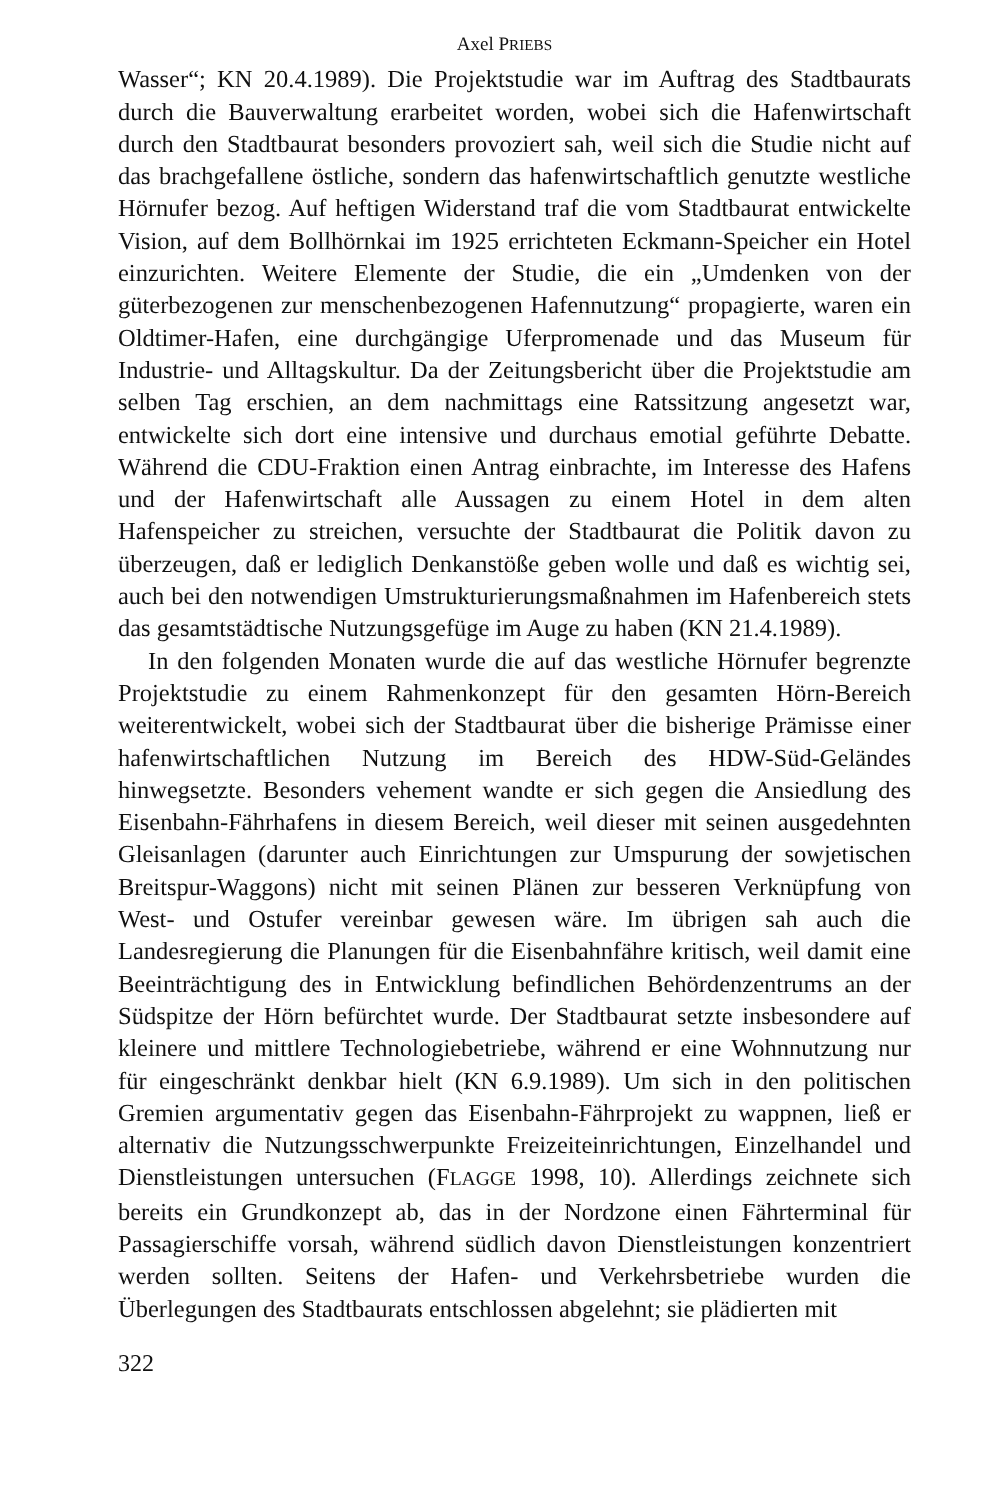Axel PRIEBS
Wasser“; KN 20.4.1989). Die Projektstudie war im Auftrag des Stadtbaurats durch die Bauverwaltung erarbeitet worden, wobei sich die Hafenwirtschaft durch den Stadtbaurat besonders provoziert sah, weil sich die Studie nicht auf das brachgefallene östliche, sondern das hafenwirtschaftlich genutzte westliche Hörnufer bezog. Auf heftigen Widerstand traf die vom Stadtbaurat entwickelte Vision, auf dem Bollhörnkai im 1925 errichteten Eckmann-Speicher ein Hotel einzurichten. Weitere Elemente der Studie, die ein „Umdenken von der güterbezogenen zur menschenbezogenen Hafennutzung“ propagierte, waren ein Oldtimer-Hafen, eine durchgängige Uferpromenade und das Museum für Industrie- und Alltagskultur. Da der Zeitungsbericht über die Projektstudie am selben Tag erschien, an dem nachmittags eine Ratssitzung angesetzt war, entwickelte sich dort eine intensive und durchaus emotial geführte Debatte. Während die CDU-Fraktion einen Antrag einbrachte, im Interesse des Hafens und der Hafenwirtschaft alle Aussagen zu einem Hotel in dem alten Hafenspeicher zu streichen, versuchte der Stadtbaurat die Politik davon zu überzeugen, daß er lediglich Denkanstöße geben wolle und daß es wichtig sei, auch bei den notwendigen Umstrukturierungsmaßnahmen im Hafenbereich stets das gesamtstädtische Nutzungsgefüge im Auge zu haben (KN 21.4.1989).
In den folgenden Monaten wurde die auf das westliche Hörnufer begrenzte Projektstudie zu einem Rahmenkonzept für den gesamten Hörn-Bereich weiterentwickelt, wobei sich der Stadtbaurat über die bisherige Prämisse einer hafenwirtschaftlichen Nutzung im Bereich des HDW-Süd-Geländes hinwegsetzte. Besonders vehement wandte er sich gegen die Ansiedlung des Eisenbahn-Fährhafens in diesem Bereich, weil dieser mit seinen ausgedehnten Gleisanlagen (darunter auch Einrichtungen zur Umspurung der sowjetischen Breitspur-Waggons) nicht mit seinen Plänen zur besseren Verknüpfung von West- und Ostufer vereinbar gewesen wäre. Im übrigen sah auch die Landesregierung die Planungen für die Eisenbahnfähre kritisch, weil damit eine Beeinträchtigung des in Entwicklung befindlichen Behördenzentrums an der Südspitze der Hörn befürchtet wurde. Der Stadtbaurat setzte insbesondere auf kleinere und mittlere Technologiebetriebe, während er eine Wohnnutzung nur für eingeschränkt denkbar hielt (KN 6.9.1989). Um sich in den politischen Gremien argumentativ gegen das Eisenbahn-Fährprojekt zu wappnen, ließ er alternativ die Nutzungsschwerpunkte Freizeiteinrichtungen, Einzelhandel und Dienstleistungen untersuchen (FLAGGE 1998, 10). Allerdings zeichnete sich bereits ein Grundkonzept ab, das in der Nordzone einen Fährterminal für Passagierschiffe vorsah, während südlich davon Dienstleistungen konzentriert werden sollten. Seitens der Hafen- und Verkehrsbetriebe wurden die Überlegungen des Stadtbaurats entschlossen abgelehnt; sie plädierten mit
322